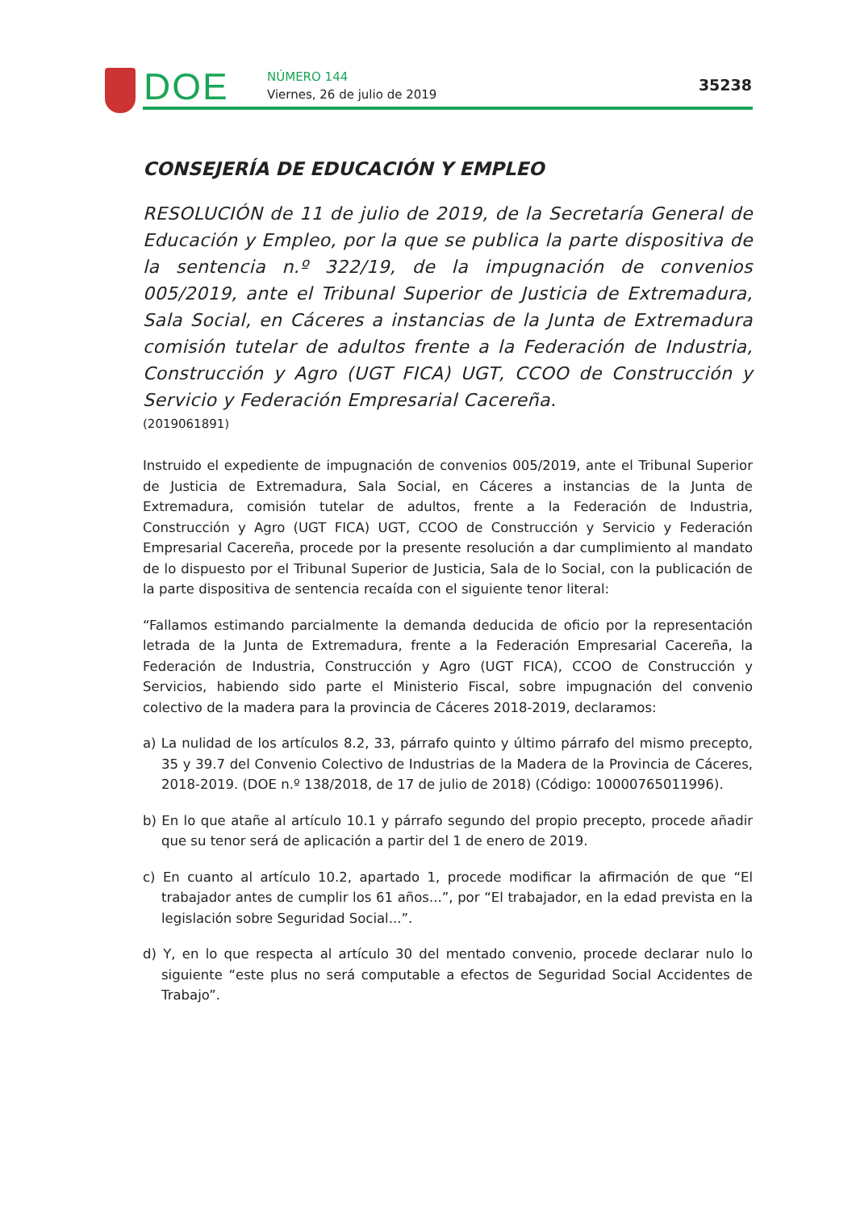DOE
NÚMERO 144
Viernes, 26 de julio de 2019
35238
CONSEJERÍA DE EDUCACIÓN Y EMPLEO
RESOLUCIÓN de 11 de julio de 2019, de la Secretaría General de Educación y Empleo, por la que se publica la parte dispositiva de la sentencia n.º 322/19, de la impugnación de convenios 005/2019, ante el Tribunal Superior de Justicia de Extremadura, Sala Social, en Cáceres a instancias de la Junta de Extremadura comisión tutelar de adultos frente a la Federación de Industria, Construcción y Agro (UGT FICA) UGT, CCOO de Construcción y Servicio y Federación Empresarial Cacereña.
(2019061891)
Instruido el expediente de impugnación de convenios 005/2019, ante el Tribunal Superior de Justicia de Extremadura, Sala Social, en Cáceres a instancias de la Junta de Extremadura, comisión tutelar de adultos, frente a la Federación de Industria, Construcción y Agro (UGT FICA) UGT, CCOO de Construcción y Servicio y Federación Empresarial Cacereña, procede por la presente resolución a dar cumplimiento al mandato de lo dispuesto por el Tribunal Superior de Justicia, Sala de lo Social, con la publicación de la parte dispositiva de sentencia recaída con el siguiente tenor literal:
“Fallamos estimando parcialmente la demanda deducida de oficio por la representación letrada de la Junta de Extremadura, frente a la Federación Empresarial Cacereña, la Federación de Industria, Construcción y Agro (UGT FICA), CCOO de Construcción y Servicios, habiendo sido parte el Ministerio Fiscal, sobre impugnación del convenio colectivo de la madera para la provincia de Cáceres 2018-2019, declaramos:
a) La nulidad de los artículos 8.2, 33, párrafo quinto y último párrafo del mismo precepto, 35 y 39.7 del Convenio Colectivo de Industrias de la Madera de la Provincia de Cáceres, 2018-2019. (DOE n.º 138/2018, de 17 de julio de 2018) (Código: 10000765011996).
b) En lo que atañe al artículo 10.1 y párrafo segundo del propio precepto, procede añadir que su tenor será de aplicación a partir del 1 de enero de 2019.
c) En cuanto al artículo 10.2, apartado 1, procede modificar la afirmación de que “El trabajador antes de cumplir los 61 años...”, por “El trabajador, en la edad prevista en la legislación sobre Seguridad Social...”.
d) Y, en lo que respecta al artículo 30 del mentado convenio, procede declarar nulo lo siguiente “este plus no será computable a efectos de Seguridad Social Accidentes de Trabajo”.